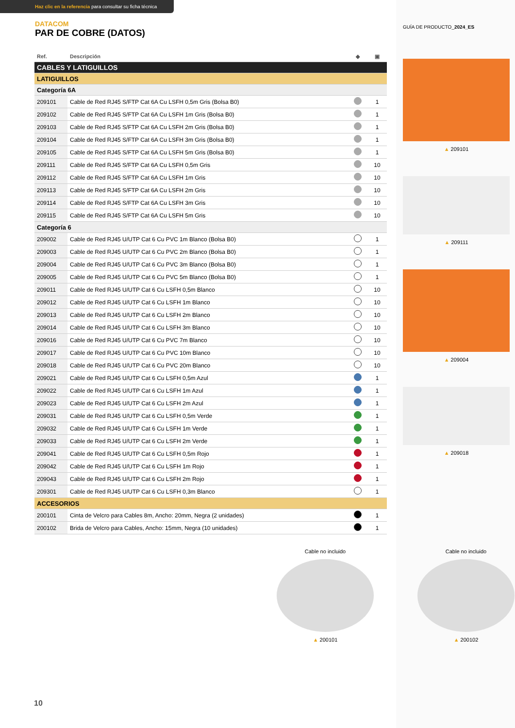Haz clic en la referencia para consultar su ficha técnica
DATACOM
PAR DE COBRE (DATOS)
| Ref. | Descripción | ◆ | ▣ |
| --- | --- | --- | --- |
| CABLES Y LATIGUILLOS | | | |
| LATIGUILLOS | | | |
| Categoría 6A | | | |
| 209101 | Cable de Red RJ45 S/FTP Cat 6A Cu LSFH 0,5m Gris (Bolsa B0) | | 1 |
| 209102 | Cable de Red RJ45 S/FTP Cat 6A Cu LSFH 1m Gris (Bolsa B0) | | 1 |
| 209103 | Cable de Red RJ45 S/FTP Cat 6A Cu LSFH 2m Gris (Bolsa B0) | | 1 |
| 209104 | Cable de Red RJ45 S/FTP Cat 6A Cu LSFH 3m Gris (Bolsa B0) | | 1 |
| 209105 | Cable de Red RJ45 S/FTP Cat 6A Cu LSFH 5m Gris (Bolsa B0) | | 1 |
| 209111 | Cable de Red RJ45 S/FTP Cat 6A Cu LSFH 0,5m Gris | | 10 |
| 209112 | Cable de Red RJ45 S/FTP Cat 6A Cu LSFH 1m Gris | | 10 |
| 209113 | Cable de Red RJ45 S/FTP Cat 6A Cu LSFH 2m Gris | | 10 |
| 209114 | Cable de Red RJ45 S/FTP Cat 6A Cu LSFH 3m Gris | | 10 |
| 209115 | Cable de Red RJ45 S/FTP Cat 6A Cu LSFH 5m Gris | | 10 |
| Categoría 6 | | | |
| 209002 | Cable de Red RJ45 U/UTP Cat 6 Cu PVC 1m Blanco (Bolsa B0) | | 1 |
| 209003 | Cable de Red RJ45 U/UTP Cat 6 Cu PVC 2m Blanco (Bolsa B0) | | 1 |
| 209004 | Cable de Red RJ45 U/UTP Cat 6 Cu PVC 3m Blanco (Bolsa B0) | | 1 |
| 209005 | Cable de Red RJ45 U/UTP Cat 6 Cu PVC 5m Blanco (Bolsa B0) | | 1 |
| 209011 | Cable de Red RJ45 U/UTP Cat 6 Cu LSFH 0,5m Blanco | | 10 |
| 209012 | Cable de Red RJ45 U/UTP Cat 6 Cu LSFH 1m Blanco | | 10 |
| 209013 | Cable de Red RJ45 U/UTP Cat 6 Cu LSFH 2m Blanco | | 10 |
| 209014 | Cable de Red RJ45 U/UTP Cat 6 Cu LSFH 3m Blanco | | 10 |
| 209016 | Cable de Red RJ45 U/UTP Cat 6 Cu PVC 7m Blanco | | 10 |
| 209017 | Cable de Red RJ45 U/UTP Cat 6 Cu PVC 10m Blanco | | 10 |
| 209018 | Cable de Red RJ45 U/UTP Cat 6 Cu PVC 20m Blanco | | 10 |
| 209021 | Cable de Red RJ45 U/UTP Cat 6 Cu LSFH 0,5m Azul | | 1 |
| 209022 | Cable de Red RJ45 U/UTP Cat 6 Cu LSFH 1m Azul | | 1 |
| 209023 | Cable de Red RJ45 U/UTP Cat 6 Cu LSFH 2m Azul | | 1 |
| 209031 | Cable de Red RJ45 U/UTP Cat 6 Cu LSFH 0,5m Verde | | 1 |
| 209032 | Cable de Red RJ45 U/UTP Cat 6 Cu LSFH 1m Verde | | 1 |
| 209033 | Cable de Red RJ45 U/UTP Cat 6 Cu LSFH 2m Verde | | 1 |
| 209041 | Cable de Red RJ45 U/UTP Cat 6 Cu LSFH 0,5m Rojo | | 1 |
| 209042 | Cable de Red RJ45 U/UTP Cat 6 Cu LSFH 1m Rojo | | 1 |
| 209043 | Cable de Red RJ45 U/UTP Cat 6 Cu LSFH 2m Rojo | | 1 |
| 209301 | Cable de Red RJ45 U/UTP Cat 6 Cu LSFH 0,3m Blanco | | 1 |
| ACCESORIOS | | | |
| 200101 | Cinta de Velcro para Cables 8m, Ancho: 20mm, Negra (2 unidades) | | 1 |
| 200102 | Brida de Velcro para Cables, Ancho: 15mm, Negra (10 unidades) | | 1 |
GUÍA DE PRODUCTO_2024_ES
▲ 209101
▲ 209111
▲ 209004
▲ 209018
Cable no incluido
▲ 200101
Cable no incluido
▲ 200102
10